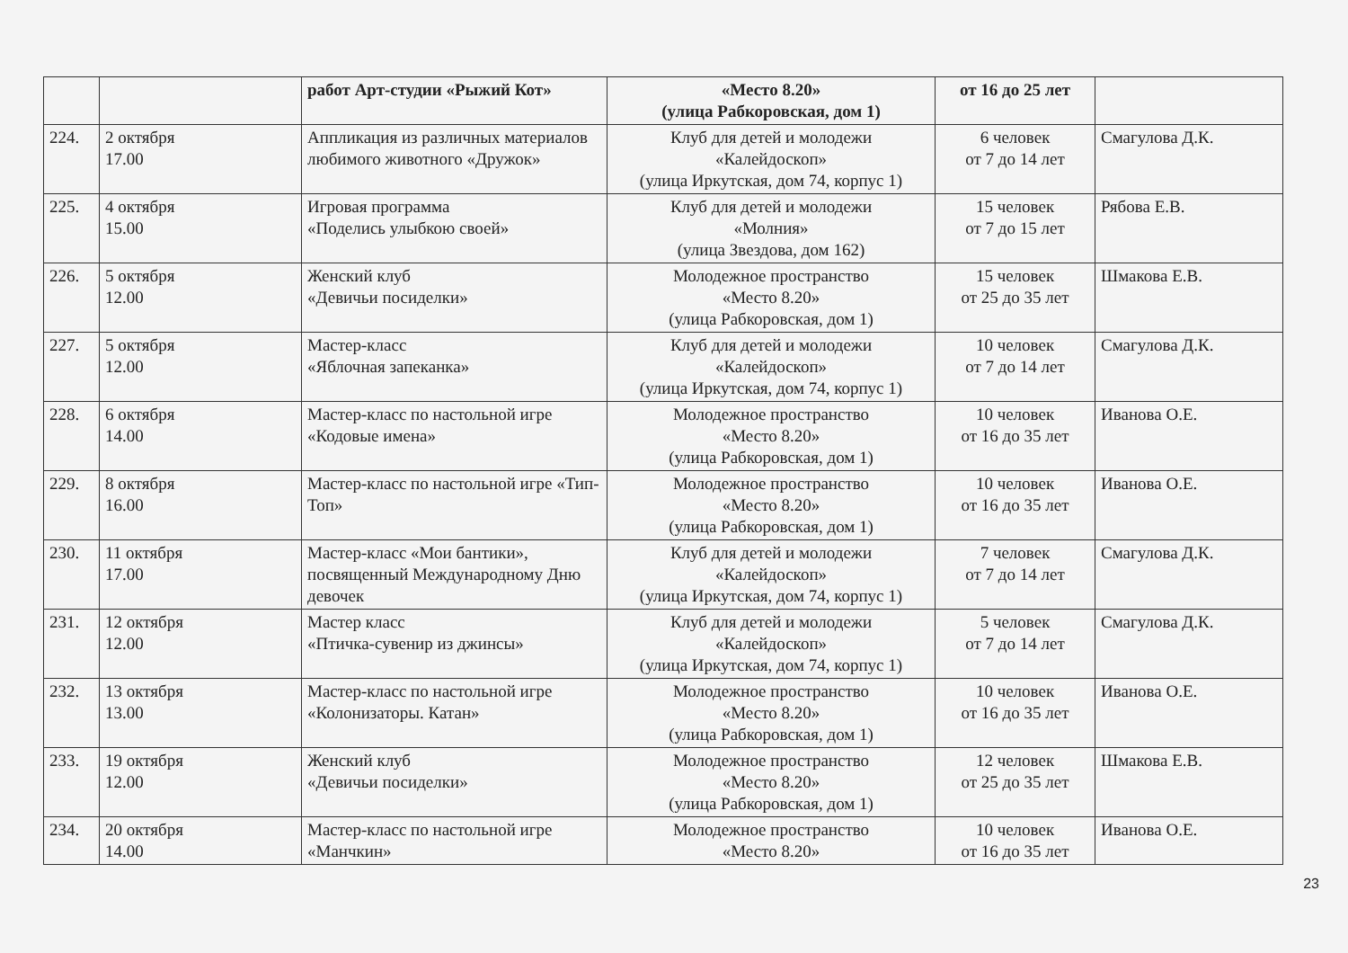| | | работ Арт-студии «Рыжий Кот» | «Место 8.20» (улица Рабкоровская, дом 1) | от 16 до 25 лет | |
| 224. | 2 октября 17.00 | Аппликация из различных материалов любимого животного «Дружок» | Клуб для детей и молодежи «Калейдоскоп» (улица Иркутская, дом 74, корпус 1) | 6 человек от 7 до 14 лет | Смагулова Д.К. |
| 225. | 4 октября 15.00 | Игровая программа «Поделись улыбкою своей» | Клуб для детей и молодежи «Молния» (улица Звездова, дом 162) | 15 человек от 7 до 15 лет | Рябова Е.В. |
| 226. | 5 октября 12.00 | Женский клуб «Девичьи посиделки» | Молодежное пространство «Место 8.20» (улица Рабкоровская, дом 1) | 15 человек от 25 до 35 лет | Шмакова Е.В. |
| 227. | 5 октября 12.00 | Мастер-класс «Яблочная запеканка» | Клуб для детей и молодежи «Калейдоскоп» (улица Иркутская, дом 74, корпус 1) | 10 человек от 7 до 14 лет | Смагулова Д.К. |
| 228. | 6 октября 14.00 | Мастер-класс по настольной игре «Кодовые имена» | Молодежное пространство «Место 8.20» (улица Рабкоровская, дом 1) | 10 человек от 16 до 35 лет | Иванова О.Е. |
| 229. | 8 октября 16.00 | Мастер-класс по настольной игре «Тип-Топ» | Молодежное пространство «Место 8.20» (улица Рабкоровская, дом 1) | 10 человек от 16 до 35 лет | Иванова О.Е. |
| 230. | 11 октября 17.00 | Мастер-класс «Мои бантики», посвященный Международному Дню девочек | Клуб для детей и молодежи «Калейдоскоп» (улица Иркутская, дом 74, корпус 1) | 7 человек от 7 до 14 лет | Смагулова Д.К. |
| 231. | 12 октября 12.00 | Мастер класс «Птичка-сувенир из джинсы» | Клуб для детей и молодежи «Калейдоскоп» (улица Иркутская, дом 74, корпус 1) | 5 человек от 7 до 14 лет | Смагулова Д.К. |
| 232. | 13 октября 13.00 | Мастер-класс по настольной игре «Колонизаторы. Катан» | Молодежное пространство «Место 8.20» (улица Рабкоровская, дом 1) | 10 человек от 16 до 35 лет | Иванова О.Е. |
| 233. | 19 октября 12.00 | Женский клуб «Девичьи посиделки» | Молодежное пространство «Место 8.20» (улица Рабкоровская, дом 1) | 12 человек от 25 до 35 лет | Шмакова Е.В. |
| 234. | 20 октября 14.00 | Мастер-класс по настольной игре «Манчкин» | Молодежное пространство «Место 8.20» | 10 человек от 16 до 35 лет | Иванова О.Е. |
23